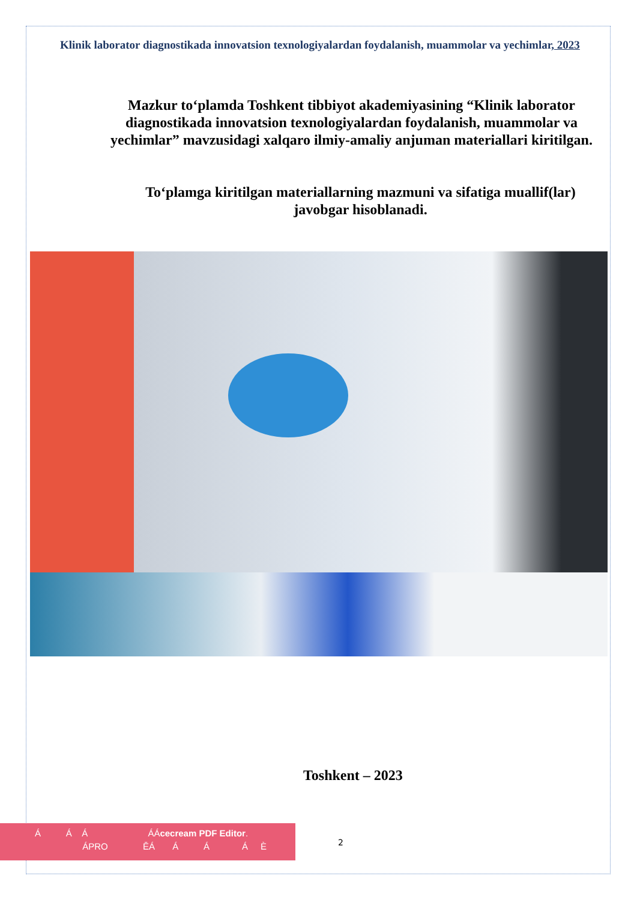Klinik laborator diagnostikada innovatsion texnologiyalardan foydalanish, muammolar va yechimlar, 2023
Mazkur to‘plamda Toshkent tibbiyot akademiyasining “Klinik laborator diagnostikada innovatsion texnologiyalardan foydalanish, muammolar va yechimlar” mavzusidagi xalqaro ilmiy-amaliy anjuman materiallari kiritilgan.
To‘plamga kiritilgan materiallarning mazmuni va sifatiga muallif(lar) javobgar hisoblanadi.
Toshkent – 2023
Á Á Á ÁÁcecream PDF Editor.
ÁPRO ĒÁ Á Á Á È
2